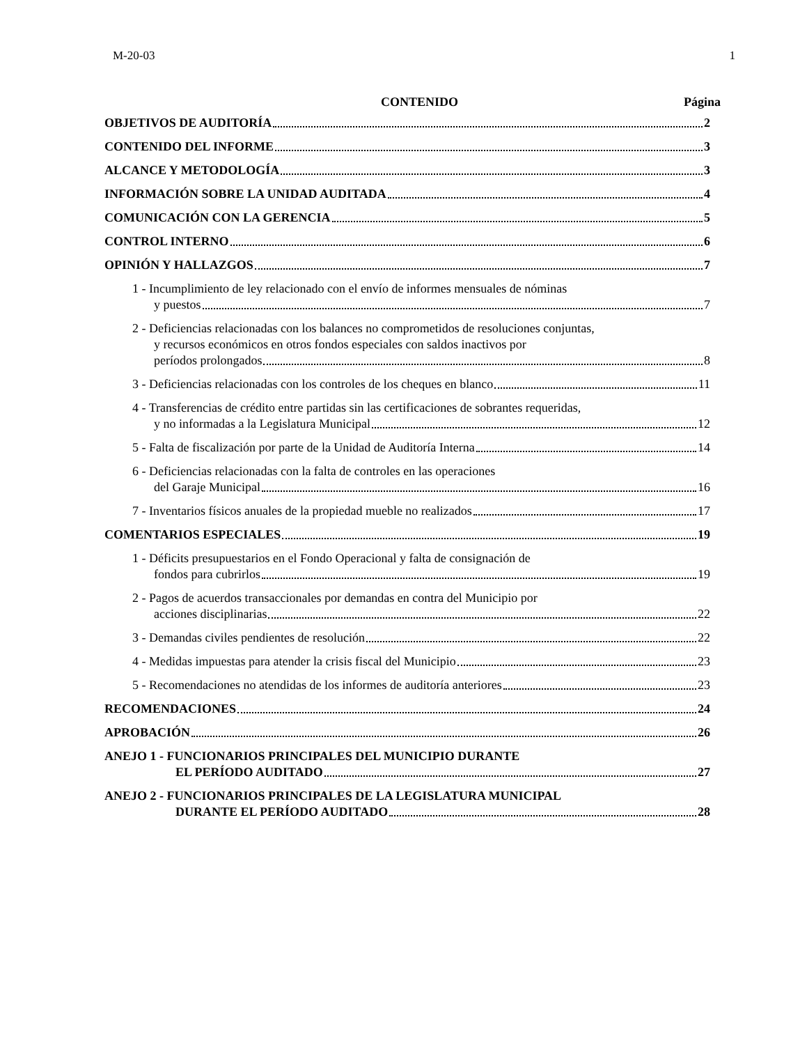M-20-03 1
CONTENIDO Página
OBJETIVOS DE AUDITORÍA 2
CONTENIDO DEL INFORME 3
ALCANCE Y METODOLOGÍA 3
INFORMACIÓN SOBRE LA UNIDAD AUDITADA 4
COMUNICACIÓN CON LA GERENCIA 5
CONTROL INTERNO 6
OPINIÓN Y HALLAZGOS 7
1 - Incumplimiento de ley relacionado con el envío de informes mensuales de nóminas
y puestos 7
2 - Deficiencias relacionadas con los balances no comprometidos de resoluciones conjuntas,
y recursos económicos en otros fondos especiales con saldos inactivos por
períodos prolongados 8
3 - Deficiencias relacionadas con los controles de los cheques en blanco 11
4 - Transferencias de crédito entre partidas sin las certificaciones de sobrantes requeridas,
y no informadas a la Legislatura Municipal 12
5 - Falta de fiscalización por parte de la Unidad de Auditoría Interna 14
6 - Deficiencias relacionadas con la falta de controles en las operaciones
del Garaje Municipal 16
7 - Inventarios físicos anuales de la propiedad mueble no realizados 17
COMENTARIOS ESPECIALES 19
1 - Déficits presupuestarios en el Fondo Operacional y falta de consignación de
fondos para cubrirlos 19
2 - Pagos de acuerdos transaccionales por demandas en contra del Municipio por
acciones disciplinarias 22
3 - Demandas civiles pendientes de resolución 22
4 - Medidas impuestas para atender la crisis fiscal del Municipio 23
5 - Recomendaciones no atendidas de los informes de auditoría anteriores 23
RECOMENDACIONES 24
APROBACIÓN 26
ANEJO 1 - FUNCIONARIOS PRINCIPALES DEL MUNICIPIO DURANTE
EL PERÍODO AUDITADO 27
ANEJO 2 - FUNCIONARIOS PRINCIPALES DE LA LEGISLATURA MUNICIPAL
DURANTE EL PERÍODO AUDITADO 28